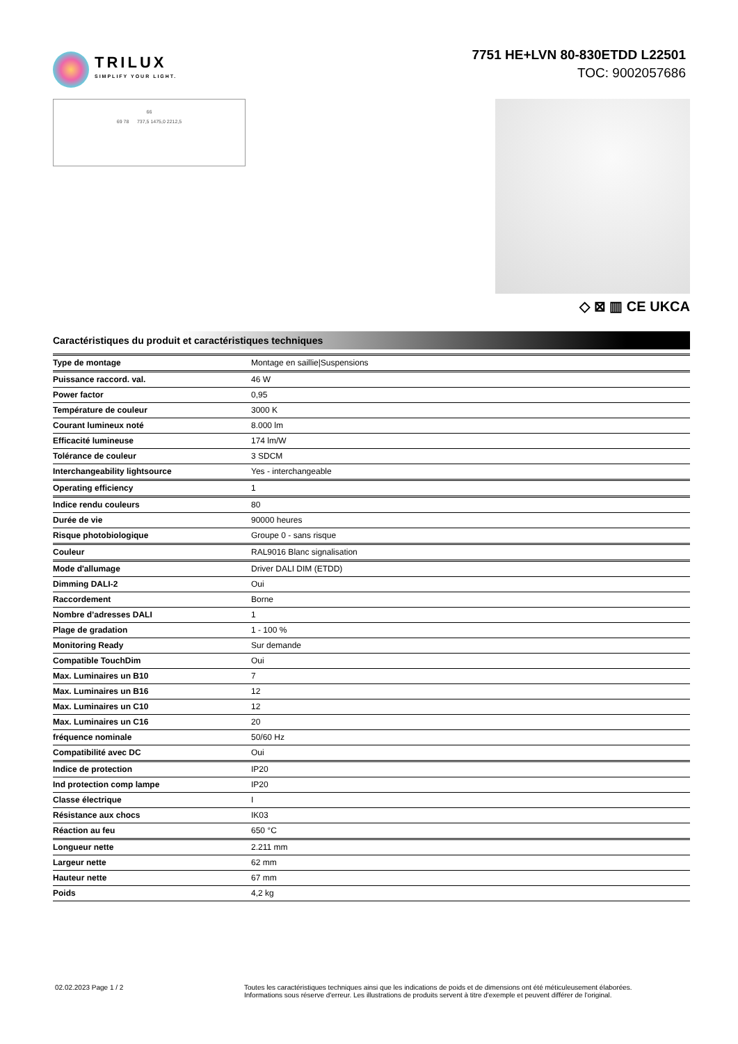TRILUX
SIMPLIFY YOUR LIGHT.
7751 HE+LVN 80-830ETDD L22501
TOC: 9002057686
66
69 78 737,5 1475,0 2212,5
◇ ⊠ ▥ CE UKCA
Caractéristiques du produit et caractéristiques techniques
| Type de montage | Montage en saillie/Suspensions |
| Puissance raccord. val. | 46 W |
| Power factor | 0,95 |
| Température de couleur | 3000 K |
| Courant lumineux noté | 8.000 lm |
| Efficacité lumineuse | 174 lm/W |
| Tolérance de couleur | 3 SDCM |
| Interchangeability lightsource | Yes - interchangeable |
| Operating efficiency | 1 |
| Indice rendu couleurs | 80 |
| Durée de vie | 90000 heures |
| Risque photobiologique | Groupe 0 - sans risque |
| Couleur | RAL9016 Blanc signalisation |
| Mode d'allumage | Driver DALI DIM (ETDD) |
| Dimming DALI-2 | Oui |
| Raccordement | Borne |
| Nombre d’adresses DALI | 1 |
| Plage de gradation | 1 - 100 % |
| Monitoring Ready | Sur demande |
| Compatible TouchDim | Oui |
| Max. Luminaires un B10 | 7 |
| Max. Luminaires un B16 | 12 |
| Max. Luminaires un C10 | 12 |
| Max. Luminaires un C16 | 20 |
| fréquence nominale | 50/60 Hz |
| Compatibilité avec DC | Oui |
| Indice de protection | IP20 |
| Ind protection comp lampe | IP20 |
| Classe électrique | I |
| Résistance aux chocs | IK03 |
| Réaction au feu | 650 °C |
| Longueur nette | 2.211 mm |
| Largeur nette | 62 mm |
| Hauteur nette | 67 mm |
| Poids | 4,2 kg |
02.02.2023 Page 1 / 2 Toutes les caractéristiques techniques ainsi que les indications de poids et de dimensions ont été méticuleusement élaborées.
Informations sous réserve d'erreur. Les illustrations de produits servent à titre d'exemple et peuvent différer de l'original.